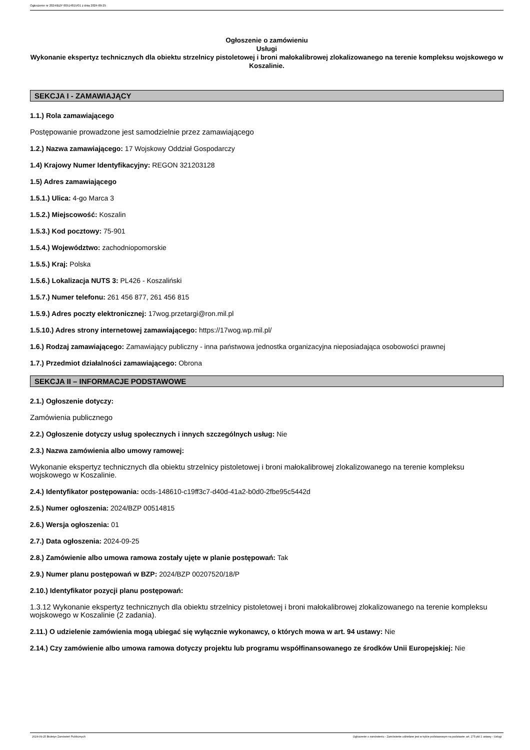Ogłoszenie nr 2024/BZP 00514815/01 z dnia 2024-09-25
Ogłoszenie o zamówieniu
Usługi
Wykonanie ekspertyz technicznych dla obiektu strzelnicy pistoletowej i broni małokalibrowej zlokalizowanego na terenie kompleksu wojskowego w Koszalinie.
SEKCJA I - ZAMAWIAJĄCY
1.1.) Rola zamawiającego
Postępowanie prowadzone jest samodzielnie przez zamawiającego
1.2.) Nazwa zamawiającego: 17 Wojskowy Oddział Gospodarczy
1.4) Krajowy Numer Identyfikacyjny: REGON 321203128
1.5) Adres zamawiającego
1.5.1.) Ulica: 4-go Marca 3
1.5.2.) Miejscowość: Koszalin
1.5.3.) Kod pocztowy: 75-901
1.5.4.) Województwo: zachodniopomorskie
1.5.5.) Kraj: Polska
1.5.6.) Lokalizacja NUTS 3: PL426 - Koszaliński
1.5.7.) Numer telefonu: 261 456 877, 261 456 815
1.5.9.) Adres poczty elektronicznej: 17wog.przetargi@ron.mil.pl
1.5.10.) Adres strony internetowej zamawiającego: https://17wog.wp.mil.pl/
1.6.) Rodzaj zamawiającego: Zamawiający publiczny - inna państwowa jednostka organizacyjna nieposiadająca osobowości prawnej
1.7.) Przedmiot działalności zamawiającego: Obrona
SEKCJA II – INFORMACJE PODSTAWOWE
2.1.) Ogłoszenie dotyczy:
Zamówienia publicznego
2.2.) Ogłoszenie dotyczy usług społecznych i innych szczególnych usług: Nie
2.3.) Nazwa zamówienia albo umowy ramowej:
Wykonanie ekspertyz technicznych dla obiektu strzelnicy pistoletowej i broni małokalibrowej zlokalizowanego na terenie kompleksu wojskowego w Koszalinie.
2.4.) Identyfikator postępowania: ocds-148610-c19ff3c7-d40d-41a2-b0d0-2fbe95c5442d
2.5.) Numer ogłoszenia: 2024/BZP 00514815
2.6.) Wersja ogłoszenia: 01
2.7.) Data ogłoszenia: 2024-09-25
2.8.) Zamówienie albo umowa ramowa zostały ujęte w planie postępowań: Tak
2.9.) Numer planu postępowań w BZP: 2024/BZP 00207520/18/P
2.10.) Identyfikator pozycji planu postępowań:
1.3.12 Wykonanie ekspertyz technicznych dla obiektu strzelnicy pistoletowej i broni małokalibrowej zlokalizowanego na terenie kompleksu wojskowego w Koszalinie (2 zadania).
2.11.) O udzielenie zamówienia mogą ubiegać się wyłącznie wykonawcy, o których mowa w art. 94 ustawy: Nie
2.14.) Czy zamówienie albo umowa ramowa dotyczy projektu lub programu współfinansowanego ze środków Unii Europejskiej: Nie
2024-09-25 Biuletyn Zamówień Publicznych Ogłoszenie o zamówieniu - Zamówienie udzielane jest w trybie podstawowym na podstawie: art. 275 pkt 1 ustawy - Usługi